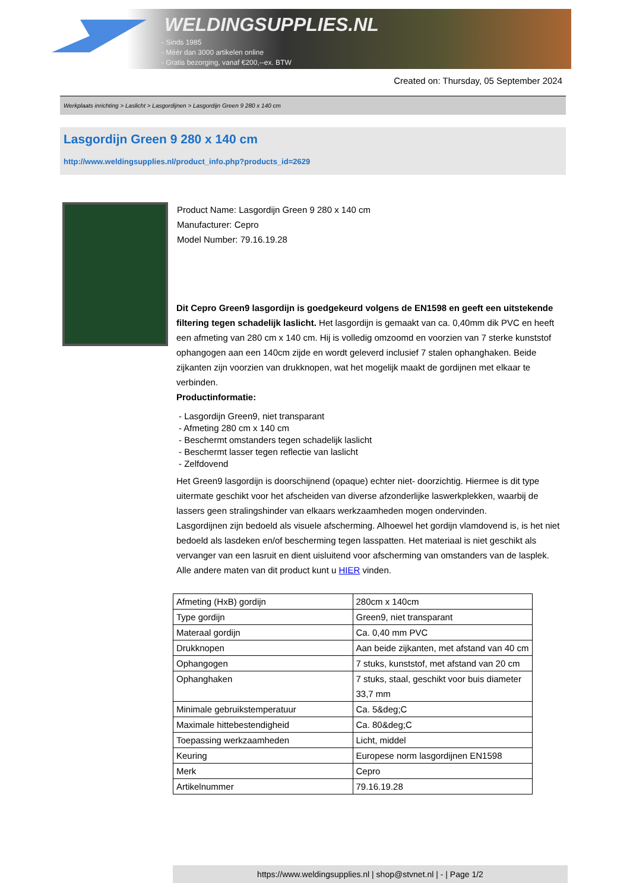WELDINGSUPPLIES.NL
- Sinds 1985
- Méér dan 3000 artikelen online
- Gratis bezorging, vanaf €200,--ex. BTW
Created on: Thursday, 05 September 2024
Werkplaats inrichting > Laslicht > Lasgordijnen > Lasgordijn Green 9 280 x 140 cm
Lasgordijn Green 9 280 x 140 cm
http://www.weldingsupplies.nl/product_info.php?products_id=2629
Product Name: Lasgordijn Green 9 280 x 140 cm
Manufacturer: Cepro
Model Number: 79.16.19.28
Dit Cepro Green9 lasgordijn is goedgekeurd volgens de EN1598 en geeft een uitstekende filtering tegen schadelijk laslicht. Het lasgordijn is gemaakt van ca. 0,40mm dik PVC en heeft een afmeting van 280 cm x 140 cm. Hij is volledig omzoomd en voorzien van 7 sterke kunststof ophangogen aan een 140cm zijde en wordt geleverd inclusief 7 stalen ophanghaken. Beide zijkanten zijn voorzien van drukknopen, wat het mogelijk maakt de gordijnen met elkaar te verbinden.
Productinformatie:
- Lasgordijn Green9, niet transparant
- Afmeting 280 cm x 140 cm
- Beschermt omstanders tegen schadelijk laslicht
- Beschermt lasser tegen reflectie van laslicht
- Zelfdovend
Het Green9 lasgordijn is doorschijnend (opaque) echter niet- doorzichtig. Hiermee is dit type uitermate geschikt voor het afscheiden van diverse afzonderlijke laswerkplekken, waarbij de lassers geen stralingshinder van elkaars werkzaamheden mogen ondervinden.
Lasgordijnen zijn bedoeld als visuele afscherming. Alhoewel het gordijn vlamdovend is, is het niet bedoeld als lasdeken en/of bescherming tegen lasspatten. Het materiaal is niet geschikt als vervanger van een lasruit en dient uisluitend voor afscherming van omstanders van de lasplek.
Alle andere maten van dit product kunt u HIER vinden.
| Afmeting (HxB) gordijn | 280cm x 140cm |
| Type gordijn | Green9, niet transparant |
| Materaal gordijn | Ca. 0,40 mm PVC |
| Drukknopen | Aan beide zijkanten, met afstand van 40 cm |
| Ophangogen | 7 stuks, kunststof, met afstand van 20 cm |
| Ophanghaken | 7 stuks, staal, geschikt voor buis diameter 33,7 mm |
| Minimale gebruikstemperatuur | Ca. 5&deg;C |
| Maximale hittebestendigheid | Ca. 80&deg;C |
| Toepassing werkzaamheden | Licht, middel |
| Keuring | Europese norm lasgordijnen EN1598 |
| Merk | Cepro |
| Artikelnummer | 79.16.19.28 |
https://www.weldingsupplies.nl | shop@stvnet.nl | - | Page 1/2